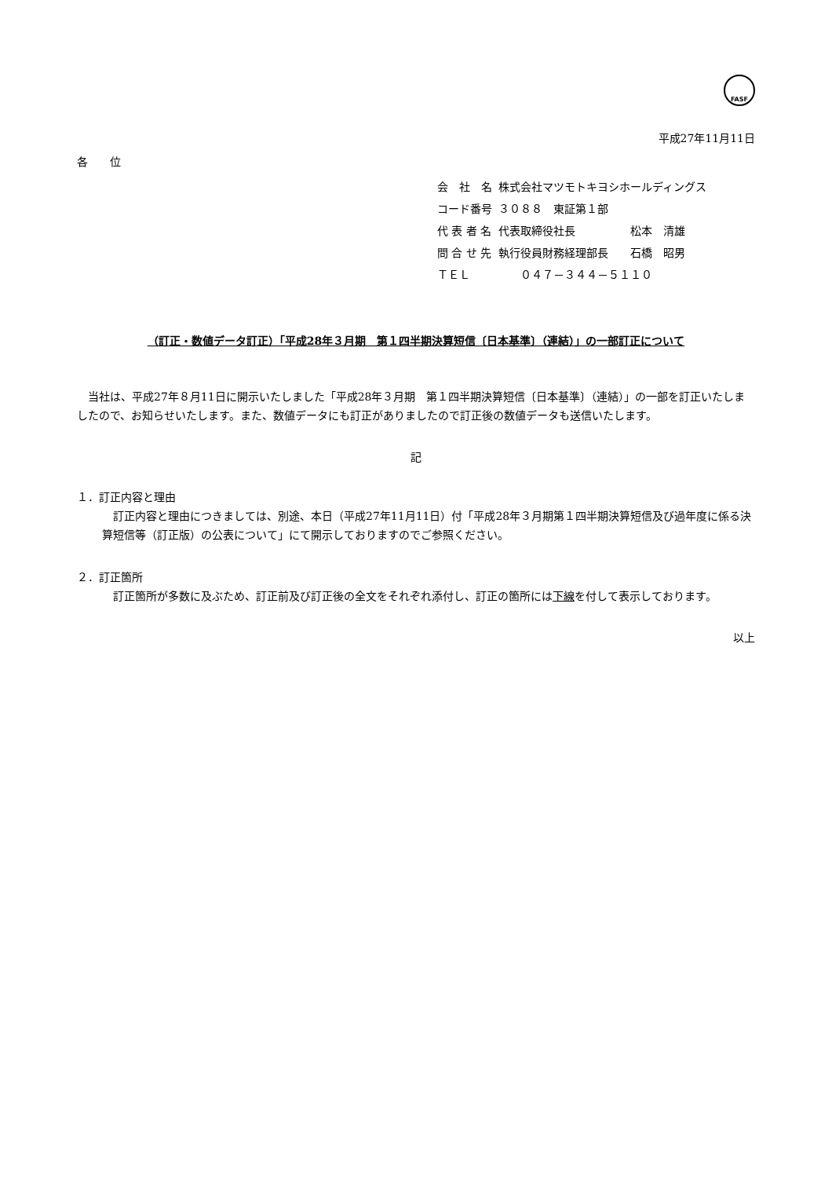FASF
平成27年11月11日
各　　位
| 会 社 名 | 株式会社マツモトキヨシホールディングス |
| コード番号 | ３０８８ 東証第１部 |
| 代 表 者 名 | 代表取締役社長 松本 清雄 |
| 問 合 せ 先 | 執行役員財務経理部長 石橋 昭男 |
| ＴＥＬ | ０４７－３４４－５１１０ |
（訂正・数値データ訂正）「平成28年３月期　第１四半期決算短信〔日本基準〕（連結）」の一部訂正について
　当社は、平成27年８月11日に開示いたしました「平成28年３月期　第１四半期決算短信〔日本基準〕（連結）」の一部を訂正いたしましたので、お知らせいたします。また、数値データにも訂正がありましたので訂正後の数値データも送信いたします。
記
１．訂正内容と理由
　訂正内容と理由につきましては、別途、本日（平成27年11月11日）付「平成28年３月期第１四半期決算短信及び過年度に係る決算短信等（訂正版）の公表について」にて開示しておりますのでご参照ください。
２．訂正箇所
　訂正箇所が多数に及ぶため、訂正前及び訂正後の全文をそれぞれ添付し、訂正の箇所には下線を付して表示しております。
以上